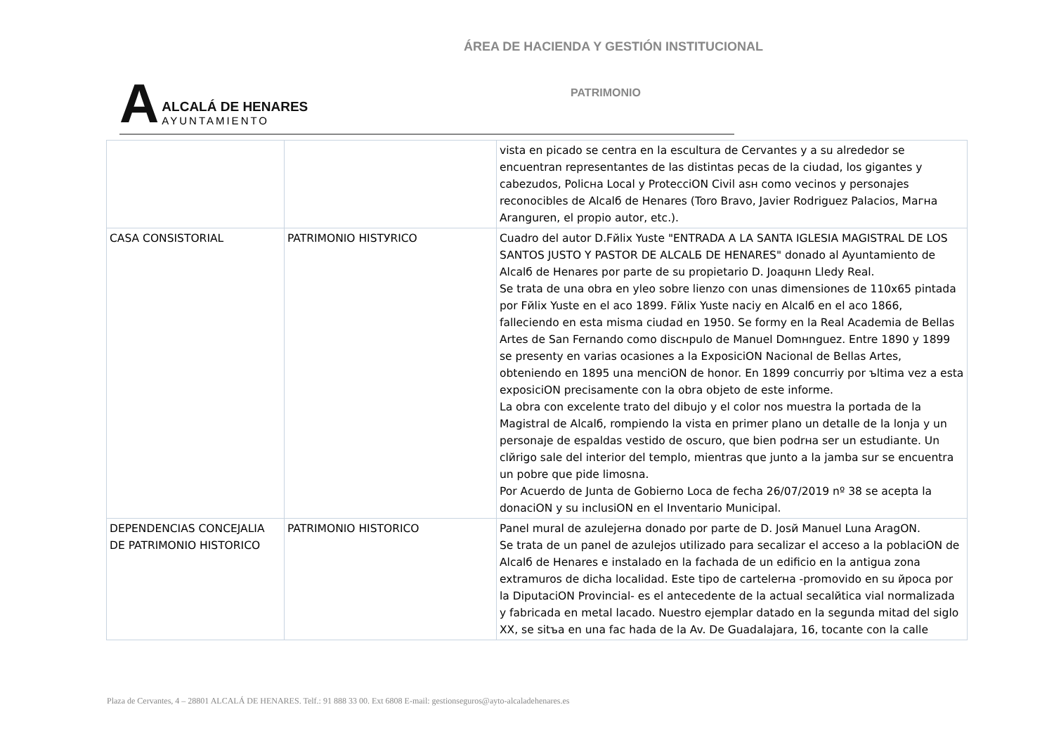ÁREA DE HACIENDA Y GESTIÓN INSTITUCIONAL
A
ALCALÁ DE HENARES
AYUNTAMIENTO
PATRIMONIO
| | | vista en picado se centra en la escultura de Cervantes y a su alrededor se encuentran representantes de las distintas pecas de la ciudad, los gigantes y cabezudos, Policнa Local y ProtecciON Civil asн como vecinos y personajes reconocibles de Alcalб de Henares (Toro Bravo, Javier Rodriguez Palacios, Maгнa Aranguren, el propio autor, etc.). |
| CASA CONSISTORIAL | PATRIMONIO HISTУRICO | Cuadro del autor D.Fйlix Yuste "ENTRADA A LA SANTA IGLESIA MAGISTRAL DE LOS SANTOS JUSTO Y PASTOR DE ALCALБ DE HENARES" donado al Ayuntamiento de Alcalб de Henares por parte de su propietario D. Joaquнn Lledy Real. Se trata de una obra en уleo sobre lienzo con unas dimensiones de 110x65 pintada por Fйlix Yuste en el aсo 1899. Fйlix Yuste naciу en Alcalб en el aсo 1866, falleciendo en esta misma ciudad en 1950. Se formу en la Real Academia de Bellas Artes de San Fernando como discнpulo de Manuel Domнnguez. Entre 1890 y 1899 se presentу en varias ocasiones a la ExposiciON Nacional de Bellas Artes, obteniendo en 1895 una menciON de honor. En 1899 concurriу por ъltima vez a esta exposiciON precisamente con la obra objeto de este informe. La obra con excelente trato del dibujo y el color nos muestra la portada de la Magistral de Alcalб, rompiendo la vista en primer plano un detalle de la lonja y un personaje de espaldas vestido de oscuro, que bien podrнa ser un estudiante. Un clйrigo sale del interior del templo, mientras que junto a la jamba sur se encuentra un pobre que pide limosna. Por Acuerdo de Junta de Gobierno Loca de fecha 26/07/2019 nº 38 se acepta la donaciON y su inclusiON en el Inventario Municipal. |
| DEPENDENCIAS CONCEJALIA DE PATRIMONIO HISTORICO | PATRIMONIO HISTORICO | Panel mural de azulejerнa donado por parte de D. Josй Manuel Luna AragON. Se trata de un panel de azulejos utilizado para secalizar el acceso a la poblaciON de Alcalб de Henares e instalado en la fachada de un edificio en la antigua zona extramuros de dicha localidad. Este tipo de cartelerнa -promovido en su йpoca por la DiputaciON Provincial- es el antecedente de la actual secalйtica vial normalizada y fabricada en metal lacado. Nuestro ejemplar datado en la segunda mitad del siglo XX, se sitъa en una fac hada de la Av. De Guadalajara, 16, tocante con la calle |
Plaza de Cervantes, 4 – 28801 ALCALÁ DE HENARES. Telf.: 91 888 33 00. Ext 6808 E-mail: gestionseguros@ayto-alcaladehenares.es